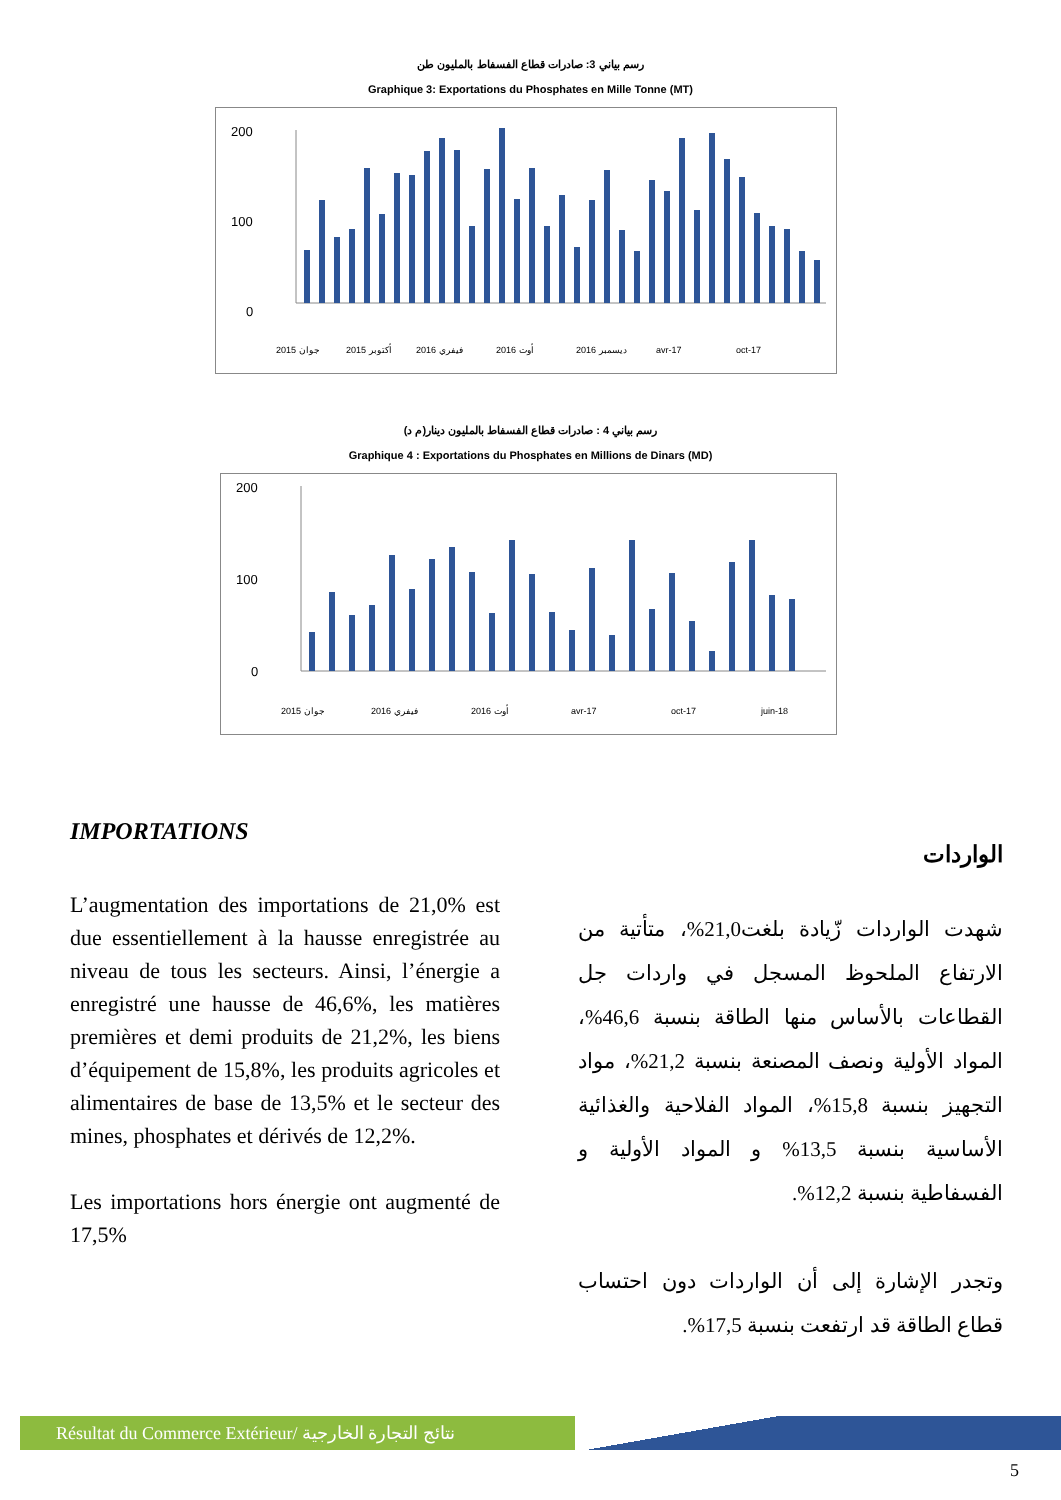رسم بياني 3: صادرات قطاع الفسفاط بالمليون طن
Graphique 3: Exportations du Phosphates en Mille Tonne (MT)
200
100
0
2015 جوان
2015 أكتوبر
2016 فيفري
2016 أوت
2016 ديسمبر
avr-17
oct-17
رسم بياني 4 : صادرات قطاع الفسفاط بالمليون دينار(م د)
Graphique 4 : Exportations du Phosphates en Millions de Dinars (MD)
200
100
0
2015 جوان
2016 فيفري
2016 أوت
avr-17
oct-17
juin-18
IMPORTATIONS
L’augmentation des importations de 21,0% est due essentiellement à la hausse enregistrée au niveau de tous les secteurs. Ainsi, l’énergie a enregistré une hausse de 46,6%, les matières premières et demi produits de 21,2%, les biens d’équipement de 15,8%, les produits agricoles et alimentaires de base de 13,5% et le secteur des mines, phosphates et dérivés de 12,2%.
Les importations hors énergie ont augmenté de 17,5%
الواردات
شهدت الواردات زّيادة بلغت21,0%، متأتية من الارتفاع الملحوظ المسجل في واردات جل القطاعات بالأساس منها الطاقة بنسبة 46,6%، المواد الأولية ونصف المصنعة بنسبة 21,2%، مواد التجهيز بنسبة 15,8%، المواد الفلاحية والغذائية الأساسية بنسبة 13,5% و المواد الأولية و الفسفاطية بنسبة 12,2%.
وتجدر الإشارة إلى أن الواردات دون احتساب قطاع الطاقة قد ارتفعت بنسبة 17,5%.
Résultat du Commerce Extérieur/ نتائج التجارة الخارجية
5